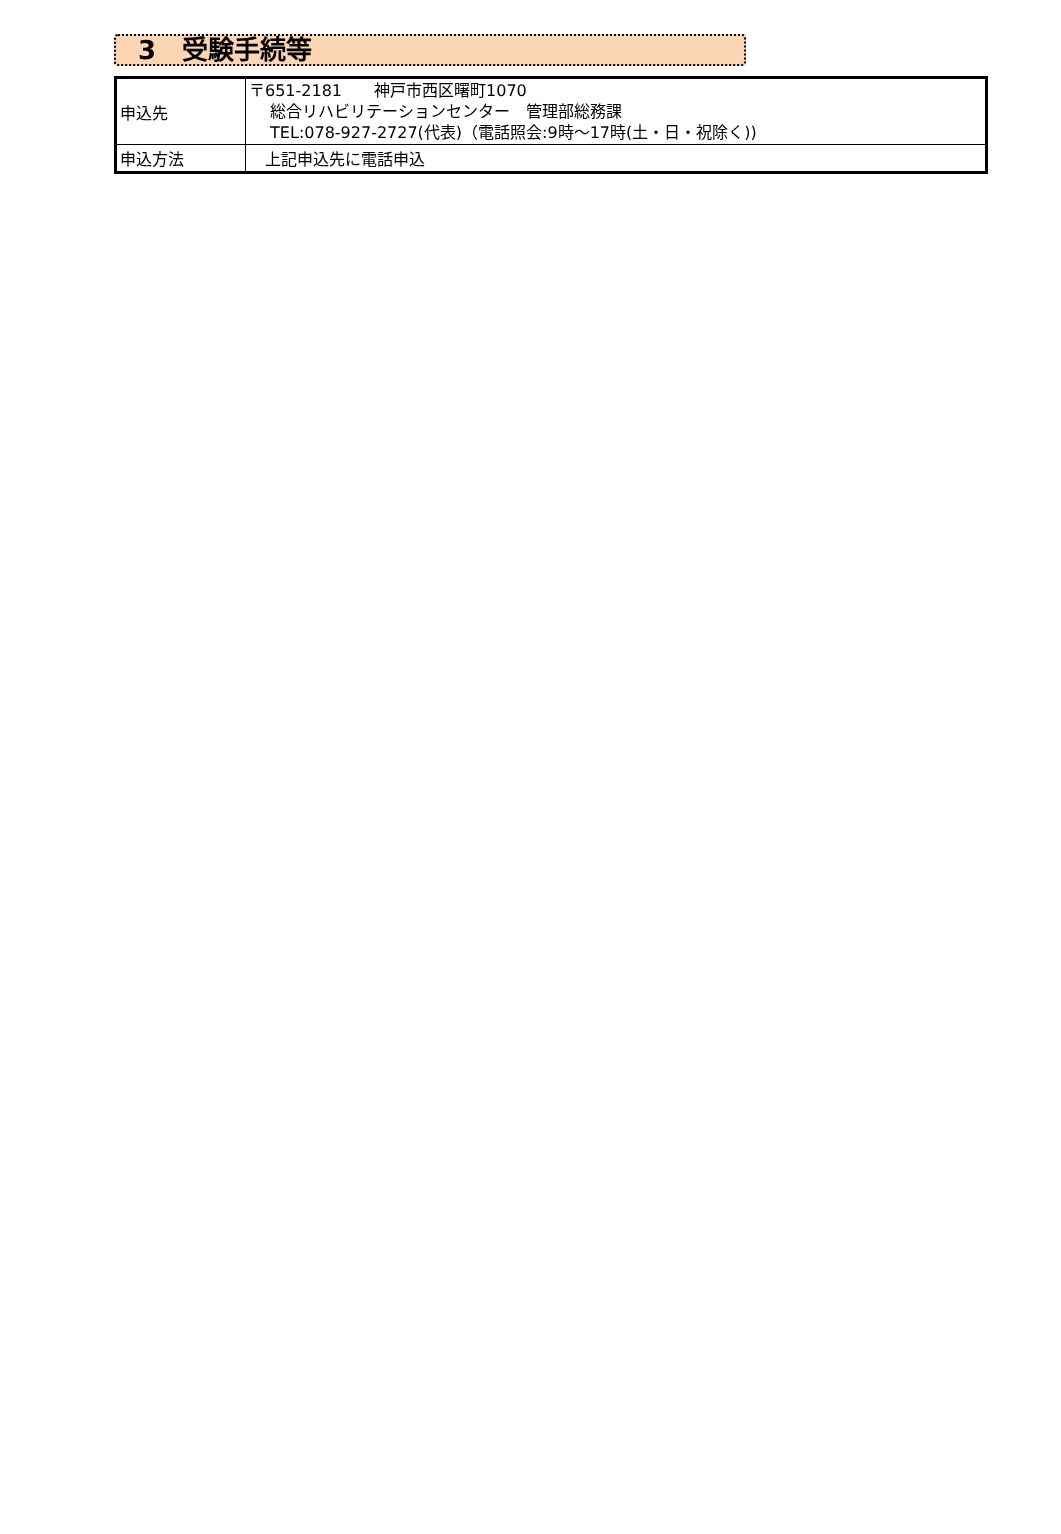3　受験手続等
| 申込先 | 〒651-2181 神戸市西区曙町1070 総合リハビリテーションセンター 管理部総務課 TEL:078-927-2727(代表)（電話照会:9時～17時(土・日・祝除く)) |
| 申込方法 | 上記申込先に電話申込 |